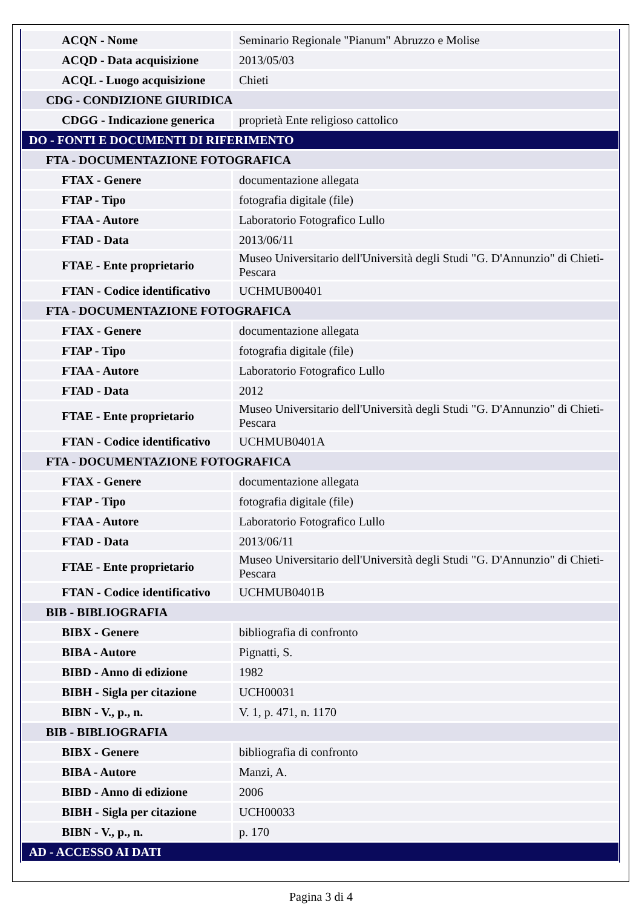| ACQN - Nome | Seminario Regionale "Pianum" Abruzzo e Molise |
| ACQD - Data acquisizione | 2013/05/03 |
| ACQL - Luogo acquisizione | Chieti |
| CDG - CONDIZIONE GIURIDICA | |
| CDGG - Indicazione generica | proprietà Ente religioso cattolico |
| DO - FONTI E DOCUMENTI DI RIFERIMENTO | |
| FTA - DOCUMENTAZIONE FOTOGRAFICA | |
| FTAX - Genere | documentazione allegata |
| FTAP - Tipo | fotografia digitale (file) |
| FTAA - Autore | Laboratorio Fotografico Lullo |
| FTAD - Data | 2013/06/11 |
| FTAE - Ente proprietario | Museo Universitario dell'Università degli Studi "G. D'Annunzio" di Chieti-Pescara |
| FTAN - Codice identificativo | UCHMUB00401 |
| FTA - DOCUMENTAZIONE FOTOGRAFICA | |
| FTAX - Genere | documentazione allegata |
| FTAP - Tipo | fotografia digitale (file) |
| FTAA - Autore | Laboratorio Fotografico Lullo |
| FTAD - Data | 2012 |
| FTAE - Ente proprietario | Museo Universitario dell'Università degli Studi "G. D'Annunzio" di Chieti-Pescara |
| FTAN - Codice identificativo | UCHMUB0401A |
| FTA - DOCUMENTAZIONE FOTOGRAFICA | |
| FTAX - Genere | documentazione allegata |
| FTAP - Tipo | fotografia digitale (file) |
| FTAA - Autore | Laboratorio Fotografico Lullo |
| FTAD - Data | 2013/06/11 |
| FTAE - Ente proprietario | Museo Universitario dell'Università degli Studi "G. D'Annunzio" di Chieti-Pescara |
| FTAN - Codice identificativo | UCHMUB0401B |
| BIB - BIBLIOGRAFIA | |
| BIBX - Genere | bibliografia di confronto |
| BIBA - Autore | Pignatti, S. |
| BIBD - Anno di edizione | 1982 |
| BIBH - Sigla per citazione | UCH00031 |
| BIBN - V., p., n. | V. 1, p. 471, n. 1170 |
| BIB - BIBLIOGRAFIA | |
| BIBX - Genere | bibliografia di confronto |
| BIBA - Autore | Manzi, A. |
| BIBD - Anno di edizione | 2006 |
| BIBH - Sigla per citazione | UCH00033 |
| BIBN - V., p., n. | p. 170 |
| AD - ACCESSO AI DATI | |
Pagina 3 di 4